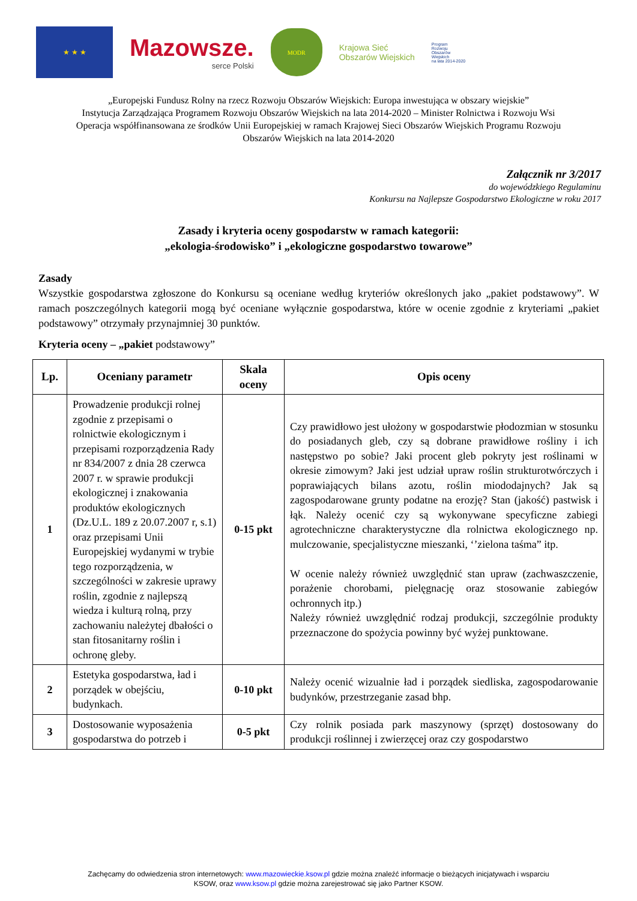★ ★ ★
Mazowsze.
serce Polski
MODR
Krajowa Sieć
Obszarów Wiejskich
Program
Rozwoju
Obszarów
Wiejskich
na lata 2014-2020
„Europejski Fundusz Rolny na rzecz Rozwoju Obszarów Wiejskich: Europa inwestująca w obszary wiejskie”
Instytucja Zarządzająca Programem Rozwoju Obszarów Wiejskich na lata 2014-2020 – Minister Rolnictwa i Rozwoju Wsi
Operacja współfinansowana ze środków Unii Europejskiej w ramach Krajowej Sieci Obszarów Wiejskich Programu Rozwoju
Obszarów Wiejskich na lata 2014-2020
Załącznik nr 3/2017
do wojewódzkiego Regulaminu
Konkursu na Najlepsze Gospodarstwo Ekologiczne w roku 2017
Zasady i kryteria oceny gospodarstw w ramach kategorii:
„ekologia-środowisko” i „ekologiczne gospodarstwo towarowe”
Zasady
Wszystkie gospodarstwa zgłoszone do Konkursu są oceniane według kryteriów określonych jako „pakiet podstawowy”. W ramach poszczególnych kategorii mogą być oceniane wyłącznie gospodarstwa, które w ocenie zgodnie z kryteriami „pakiet podstawowy” otrzymały przynajmniej 30 punktów.
Kryteria oceny – „pakiet podstawowy”
| Lp. | Oceniany parametr | Skala oceny | Opis oceny |
| --- | --- | --- | --- |
| 1 | Prowadzenie produkcji rolnej zgodnie z przepisami o rolnictwie ekologicznym i przepisami rozporządzenia Rady nr 834/2007 z dnia 28 czerwca 2007 r. w sprawie produkcji ekologicznej i znakowania produktów ekologicznych (Dz.U.L. 189 z 20.07.2007 r, s.1) oraz przepisami Unii Europejskiej wydanymi w trybie tego rozporządzenia, w szczególności w zakresie uprawy roślin, zgodnie z najlepszą wiedza i kulturą rolną, przy zachowaniu należytej dbałości o stan fitosanitarny roślin i ochronę gleby. | 0-15 pkt | Czy prawidłowo jest ułożony w gospodarstwie płodozmian w stosunku do posiadanych gleb, czy są dobrane prawidłowe rośliny i ich następstwo po sobie? Jaki procent gleb pokryty jest roślinami w okresie zimowym? Jaki jest udział upraw roślin strukturotwórczych i poprawiających bilans azotu, roślin miododajnych? Jak są zagospodarowane grunty podatne na erozję? Stan (jakość) pastwisk i łąk. Należy ocenić czy są wykonywane specyficzne zabiegi agrotechniczne charakterystyczne dla rolnictwa ekologicznego np. mulczowanie, specjalistyczne mieszanki, ‘’zielona taśma” itp. W ocenie należy również uwzględnić stan upraw (zachwaszczenie, porażenie chorobami, pielęgnację oraz stosowanie zabiegów ochronnych itp.) Należy również uwzględnić rodzaj produkcji, szczególnie produkty przeznaczone do spożycia powinny być wyżej punktowane. |
| 2 | Estetyka gospodarstwa, ład i porządek w obejściu, budynkach. | 0-10 pkt | Należy ocenić wizualnie ład i porządek siedliska, zagospodarowanie budynków, przestrzeganie zasad bhp. |
| 3 | Dostosowanie wyposażenia gospodarstwa do potrzeb i | 0-5 pkt | Czy rolnik posiada park maszynowy (sprzęt) dostosowany do produkcji roślinnej i zwierzęcej oraz czy gospodarstwo |
Zachęcamy do odwiedzenia stron internetowych: www.mazowieckie.ksow.pl gdzie można znaleźć informacje o bieżących inicjatywach i wsparciu
KSOW, oraz www.ksow.pl gdzie można zarejestrować się jako Partner KSOW.